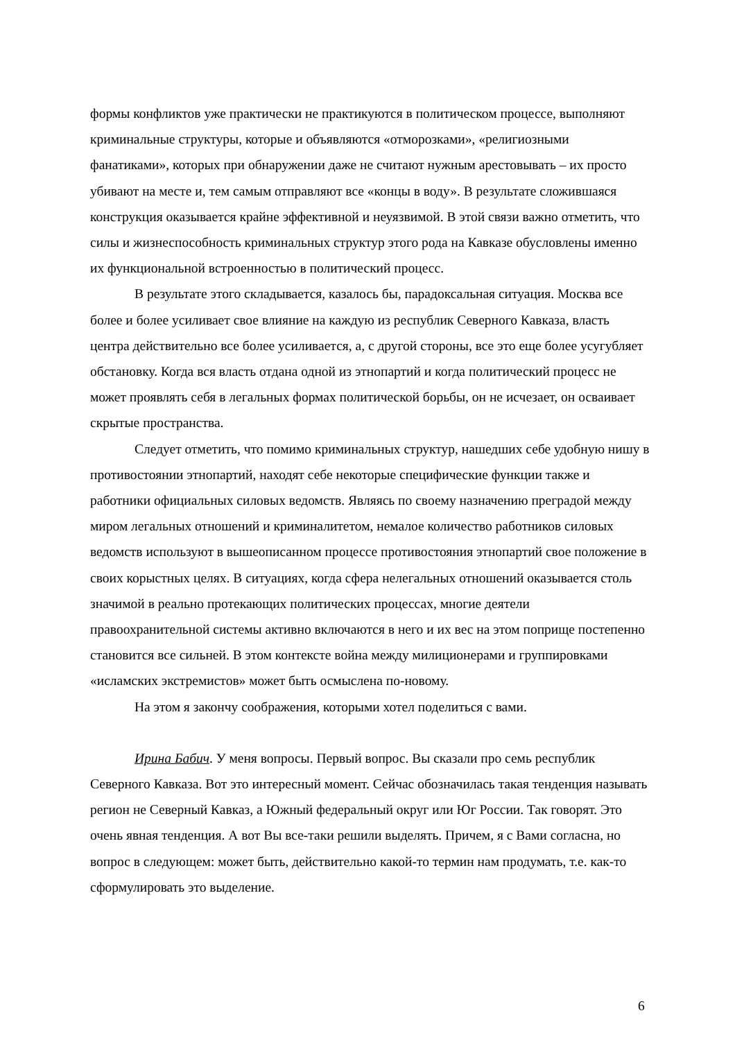формы конфликтов уже практически не практикуются в политическом процессе, вы­полняют криминальные структуры, которые и объявляются «отморозками», «религи­озными фанатиками», которых при обнаружении даже не считают нужным арестовы­вать – их просто убивают на месте и, тем самым отправляют все «концы в воду». В ре­зультате сложившаяся конструкция оказывается крайне эффективной и неуязвимой. В этой связи важно отметить, что силы и жизнеспособность криминальных структур это­го рода на Кавказе обусловлены именно их функциональной встроенностью в полити­ческий процесс.
В результате этого складывается, казалось бы, парадоксальная ситуация. Моск­ва все более и более усиливает свое влияние на каждую из республик Северного Кавка­за, власть центра действительно все более усиливается, а, с другой стороны, все это еще более усугубляет обстановку. Когда вся власть отдана одной из этнопартий и когда политический процесс не может проявлять себя в легальных формах политиче­ской борьбы, он не исчезает, он осваивает скрытые пространства.
Следует отметить, что помимо криминальных структур, нашедших себе удоб­ную нишу в противостоянии этнопартий, находят себе некоторые специфические функции также и работники официальных силовых ведомств. Являясь по своему на­значению преградой между миром легальных отношений и криминалитетом, немалое количество работников силовых ведомств используют в вышеописанном процессе про­тивостояния этнопартий свое положение в своих корыстных целях. В ситуациях, когда сфера нелегальных отношений оказывается столь значимой в реально протекающих политических процессах, многие деятели правоохранительной системы активно вклю­чаются в него и их вес на этом поприще постепенно становится все сильней. В этом контексте война между милиционерами и группировками «исламских экстремистов» может быть осмыслена по-новому.
На этом я закончу соображения, которыми хотел поделиться с вами.
Ирина Бабич. У меня вопросы. Первый вопрос. Вы сказали про семь республик Северного Кавказа. Вот это интересный момент. Сейчас обозначилась такая тенденция называть регион не Северный Кавказ, а Южный федеральный округ или Юг России. Так говорят. Это очень явная тенденция. А вот Вы все-таки решили выделять. Причем, я с Вами согласна, но вопрос в следующем: может быть, действительно какой-то тер­мин нам продумать, т.е. как-то сформулировать это выделение.
6